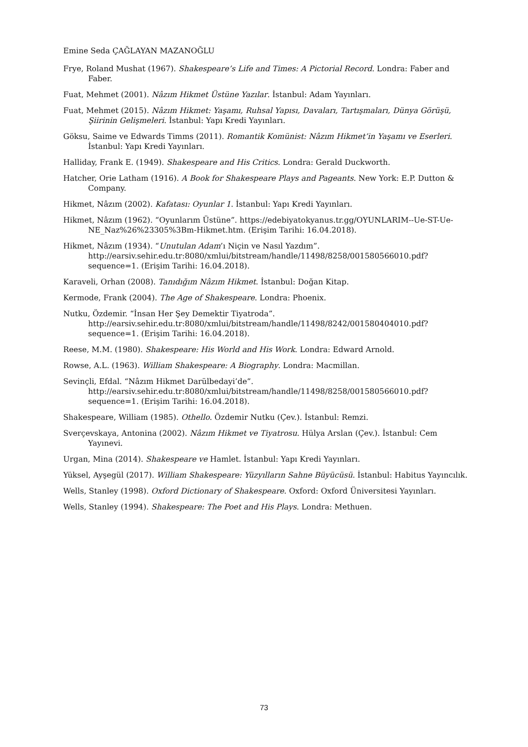Emine Seda ÇAĞLAYAN MAZANOĞLU
Frye, Roland Mushat (1967). Shakespeare’s Life and Times: A Pictorial Record. Londra: Faber and Faber.
Fuat, Mehmet (2001). Nâzım Hikmet Üstüne Yazılar. İstanbul: Adam Yayınları.
Fuat, Mehmet (2015). Nâzım Hikmet: Yaşamı, Ruhsal Yapısı, Davaları, Tartışmaları, Dünya Görüşü, Şiirinin Gelişmeleri. İstanbul: Yapı Kredi Yayınları.
Göksu, Saime ve Edwards Timms (2011). Romantik Komünist: Nâzım Hikmet’in Yaşamı ve Eserleri. İstanbul: Yapı Kredi Yayınları.
Halliday, Frank E. (1949). Shakespeare and His Critics. Londra: Gerald Duckworth.
Hatcher, Orie Latham (1916). A Book for Shakespeare Plays and Pageants. New York: E.P. Dutton & Company.
Hikmet, Nâzım (2002). Kafatası: Oyunlar 1. İstanbul: Yapı Kredi Yayınları.
Hikmet, Nâzım (1962). “Oyunlarım Üstüne”. https://edebiyatokyanus.tr.gg/OYUNLARIM--Ue-ST-Ue-NE_Naz%26%23305%3Bm-Hikmet.htm. (Erişim Tarihi: 16.04.2018).
Hikmet, Nâzım (1934). “Unutulan Adam’ı Niçin ve Nasıl Yazdım”. http://earsiv.sehir.edu.tr:8080/xmlui/bitstream/handle/11498/8258/001580566010.pdf?sequence=1. (Erişim Tarihi: 16.04.2018).
Karaveli, Orhan (2008). Tanıdığım Nâzım Hikmet. İstanbul: Doğan Kitap.
Kermode, Frank (2004). The Age of Shakespeare. Londra: Phoenix.
Nutku, Özdemir. “İnsan Her Şey Demektir Tiyatroda”. http://earsiv.sehir.edu.tr:8080/xmlui/bitstream/handle/11498/8242/001580404010.pdf?sequence=1. (Erişim Tarihi: 16.04.2018).
Reese, M.M. (1980). Shakespeare: His World and His Work. Londra: Edward Arnold.
Rowse, A.L. (1963). William Shakespeare: A Biography. Londra: Macmillan.
Sevinçli, Efdal. “Nâzım Hikmet Darülbedayi’de”. http://earsiv.sehir.edu.tr:8080/xmlui/bitstream/handle/11498/8258/001580566010.pdf?sequence=1. (Erişim Tarihi: 16.04.2018).
Shakespeare, William (1985). Othello. Özdemir Nutku (Çev.). İstanbul: Remzi.
Sverçevskaya, Antonina (2002). Nâzım Hikmet ve Tiyatrosu. Hülya Arslan (Çev.). İstanbul: Cem Yayınevi.
Urgan, Mina (2014). Shakespeare ve Hamlet. İstanbul: Yapı Kredi Yayınları.
Yüksel, Ayşegül (2017). William Shakespeare: Yüzyılların Sahne Büyücüsü. İstanbul: Habitus Yayıncılık.
Wells, Stanley (1998). Oxford Dictionary of Shakespeare. Oxford: Oxford Üniversitesi Yayınları.
Wells, Stanley (1994). Shakespeare: The Poet and His Plays. Londra: Methuen.
73